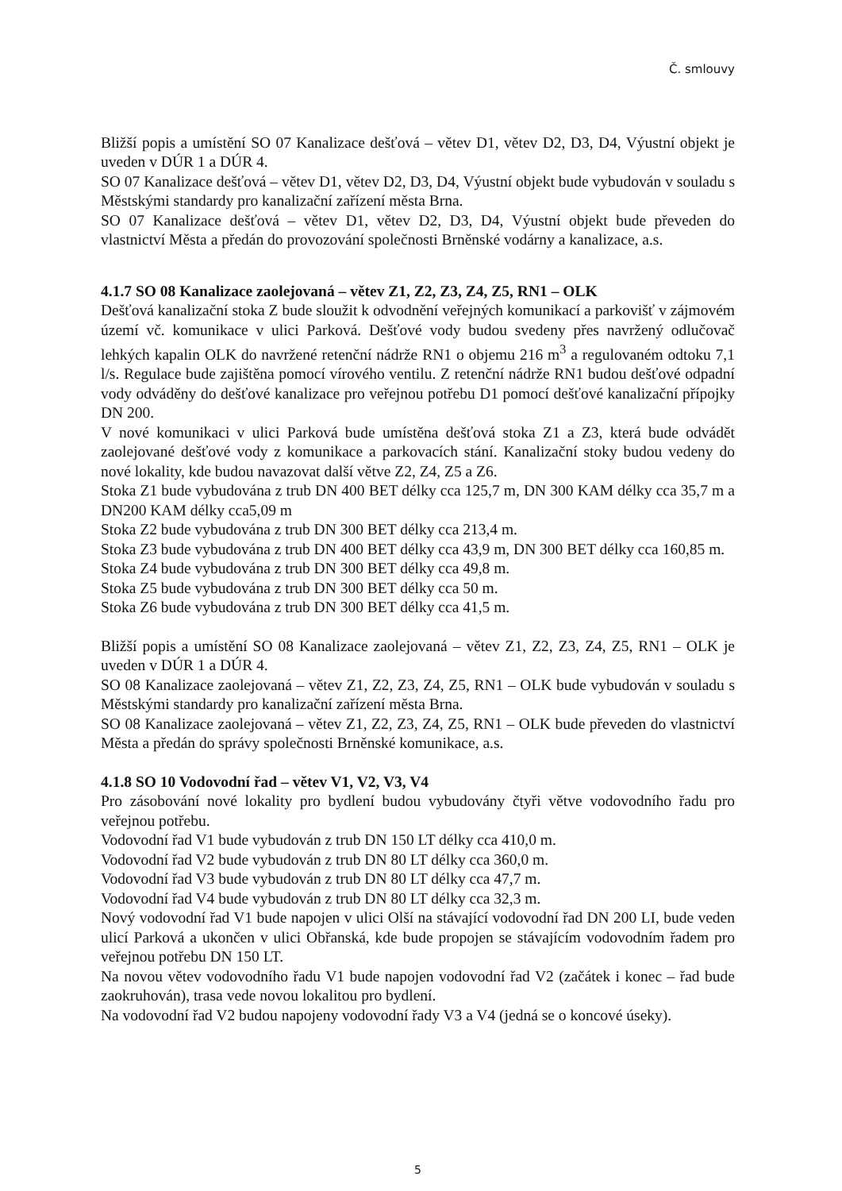Č. smlouvy
Bližší popis a umístění SO 07 Kanalizace dešťová – větev D1, větev D2, D3, D4, Výustní objekt je uveden v DÚR 1 a DÚR 4.
SO 07 Kanalizace dešťová – větev D1, větev D2, D3, D4, Výustní objekt bude vybudován v souladu s Městskými standardy pro kanalizační zařízení města Brna.
SO 07 Kanalizace dešťová – větev D1, větev D2, D3, D4, Výustní objekt bude převeden do vlastnictví Města a předán do provozování společnosti Brněnské vodárny a kanalizace, a.s.
4.1.7 SO 08 Kanalizace zaolejovaná – větev Z1, Z2, Z3, Z4, Z5, RN1 – OLK
Dešťová kanalizační stoka Z bude sloužit k odvodnění veřejných komunikací a parkovišť v zájmovém území vč. komunikace v ulici Parková. Dešťové vody budou svedeny přes navržený odlučovač lehkých kapalin OLK do navržené retenční nádrže RN1 o objemu 216 m<sup>3</sup> a regulovaném odtoku 7,1 l/s. Regulace bude zajištěna pomocí vírového ventilu. Z retenční nádrže RN1 budou dešťové odpadní vody odváděny do dešťové kanalizace pro veřejnou potřebu D1 pomocí dešťové kanalizační přípojky DN 200.
V nové komunikaci v ulici Parková bude umístěna dešťová stoka Z1 a Z3, která bude odvádět zaolejované dešťové vody z komunikace a parkovacích stání. Kanalizační stoky budou vedeny do nové lokality, kde budou navazovat další větve Z2, Z4, Z5 a Z6.
Stoka Z1 bude vybudována z trub DN 400 BET délky cca 125,7 m, DN 300 KAM délky cca 35,7 m a DN200 KAM délky cca5,09 m
Stoka Z2 bude vybudována z trub DN 300 BET délky cca 213,4 m.
Stoka Z3 bude vybudována z trub DN 400 BET délky cca 43,9 m, DN 300 BET délky cca 160,85 m.
Stoka Z4 bude vybudována z trub DN 300 BET délky cca 49,8 m.
Stoka Z5 bude vybudována z trub DN 300 BET délky cca 50 m.
Stoka Z6 bude vybudována z trub DN 300 BET délky cca 41,5 m.
Bližší popis a umístění SO 08 Kanalizace zaolejovaná – větev Z1, Z2, Z3, Z4, Z5, RN1 – OLK je uveden v DÚR 1 a DÚR 4.
SO 08 Kanalizace zaolejovaná – větev Z1, Z2, Z3, Z4, Z5, RN1 – OLK bude vybudován v souladu s Městskými standardy pro kanalizační zařízení města Brna.
SO 08 Kanalizace zaolejovaná – větev Z1, Z2, Z3, Z4, Z5, RN1 – OLK bude převeden do vlastnictví Města a předán do správy společnosti Brněnské komunikace, a.s.
4.1.8 SO 10 Vodovodní řad – větev V1, V2, V3, V4
Pro zásobování nové lokality pro bydlení budou vybudovány čtyři větve vodovodního řadu pro veřejnou potřebu.
Vodovodní řad V1 bude vybudován z trub DN 150 LT délky cca 410,0 m.
Vodovodní řad V2 bude vybudován z trub DN 80 LT délky cca 360,0 m.
Vodovodní řad V3 bude vybudován z trub DN 80 LT délky cca 47,7 m.
Vodovodní řad V4 bude vybudován z trub DN 80 LT délky cca 32,3 m.
Nový vodovodní řad V1 bude napojen v ulici Olší na stávající vodovodní řad DN 200 LI, bude veden ulicí Parková a ukončen v ulici Obřanská, kde bude propojen se stávajícím vodovodním řadem pro veřejnou potřebu DN 150 LT.
Na novou větev vodovodního řadu V1 bude napojen vodovodní řad V2 (začátek i konec – řad bude zaokruhován), trasa vede novou lokalitou pro bydlení.
Na vodovodní řad V2 budou napojeny vodovodní řady V3 a V4 (jedná se o koncové úseky).
5